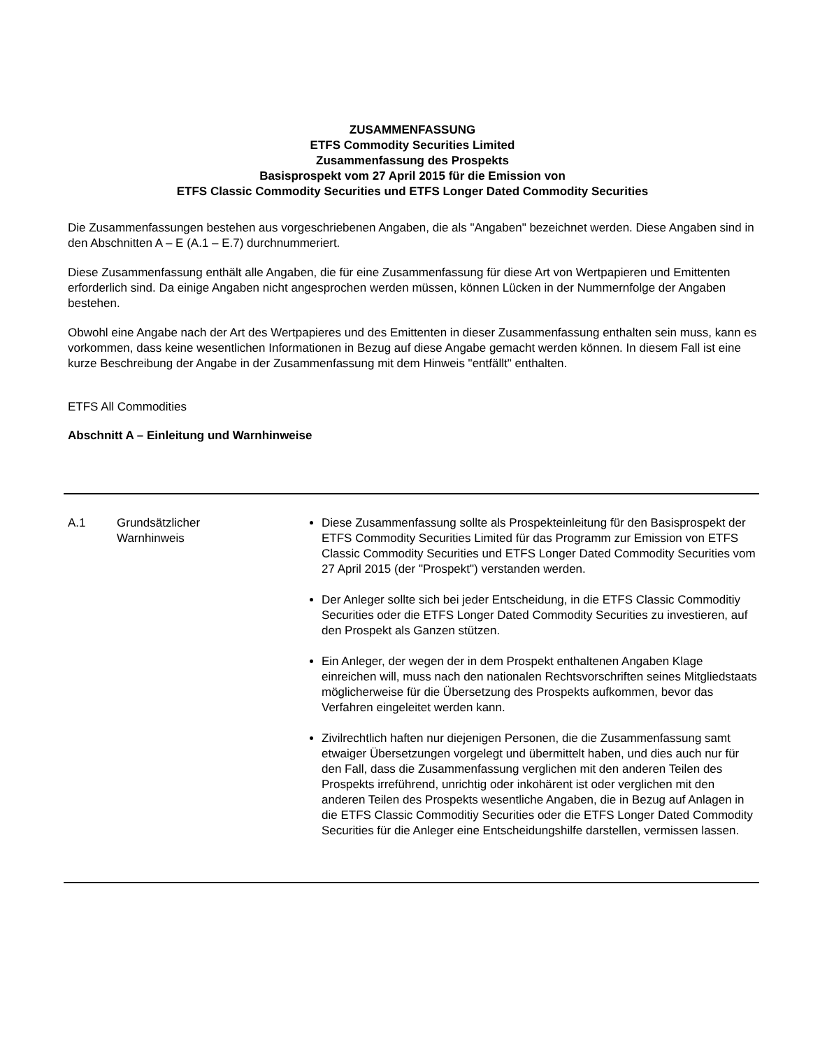ZUSAMMENFASSUNG
ETFS Commodity Securities Limited
Zusammenfassung des Prospekts
Basisprospekt vom 27 April 2015 für die Emission von
ETFS Classic Commodity Securities und ETFS Longer Dated Commodity Securities
Die Zusammenfassungen bestehen aus vorgeschriebenen Angaben, die als "Angaben" bezeichnet werden. Diese Angaben sind in den Abschnitten A – E (A.1 – E.7) durchnummeriert.
Diese Zusammenfassung enthält alle Angaben, die für eine Zusammenfassung für diese Art von Wertpapieren und Emittenten erforderlich sind. Da einige Angaben nicht angesprochen werden müssen, können Lücken in der Nummernfolge der Angaben bestehen.
Obwohl eine Angabe nach der Art des Wertpapieres und des Emittenten in dieser Zusammenfassung enthalten sein muss, kann es vorkommen, dass keine wesentlichen Informationen in Bezug auf diese Angabe gemacht werden können. In diesem Fall ist eine kurze Beschreibung der Angabe in der Zusammenfassung mit dem Hinweis "entfällt" enthalten.
ETFS All Commodities
Abschnitt A – Einleitung und Warnhinweise
| A.1 | Grundsätzlicher Warnhinweis | Diese Zusammenfassung sollte als Prospekteinleitung für den Basisprospekt der ETFS Commodity Securities Limited für das Programm zur Emission von ETFS Classic Commodity Securities und ETFS Longer Dated Commodity Securities vom 27 April 2015 (der "Prospekt") verstanden werden. Der Anleger sollte sich bei jeder Entscheidung, in die ETFS Classic Commoditiy Securities oder die ETFS Longer Dated Commodity Securities zu investieren, auf den Prospekt als Ganzen stützen. Ein Anleger, der wegen der in dem Prospekt enthaltenen Angaben Klage einreichen will, muss nach den nationalen Rechtsvorschriften seines Mitgliedstaats möglicherweise für die Übersetzung des Prospekts aufkommen, bevor das Verfahren eingeleitet werden kann. Zivilrechtlich haften nur diejenigen Personen, die die Zusammenfassung samt etwaiger Übersetzungen vorgelegt und übermittelt haben, und dies auch nur für den Fall, dass die Zusammenfassung verglichen mit den anderen Teilen des Prospekts irreführend, unrichtig oder inkohärent ist oder verglichen mit den anderen Teilen des Prospekts wesentliche Angaben, die in Bezug auf Anlagen in die ETFS Classic Commoditiy Securities oder die ETFS Longer Dated Commodity Securities für die Anleger eine Entscheidungshilfe darstellen, vermissen lassen. |